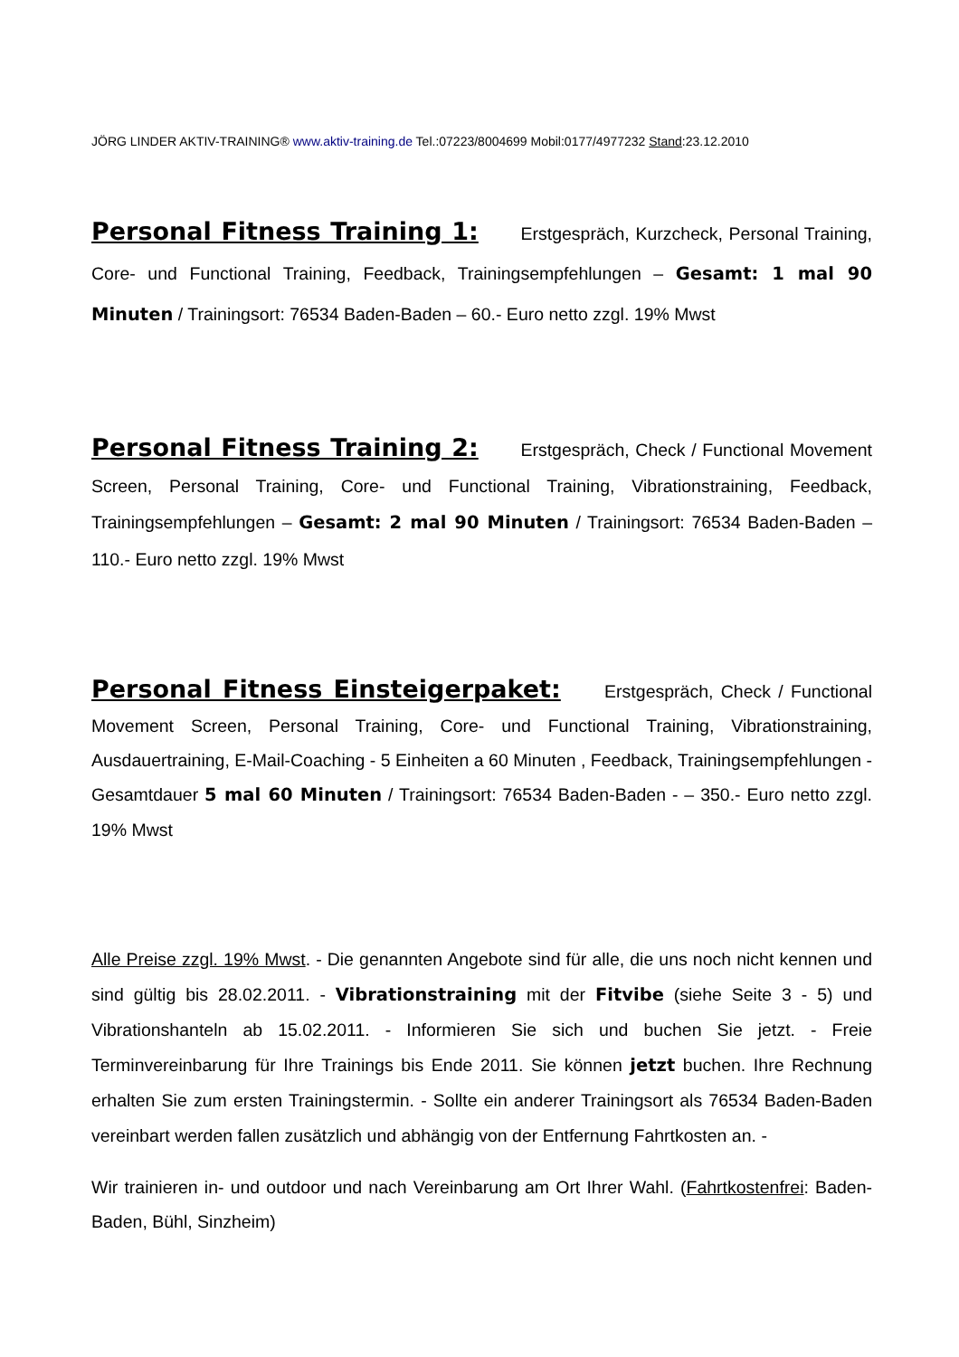JÖRG LINDER AKTIV-TRAINING® www.aktiv-training.de Tel.:07223/8004699 Mobil:0177/4977232 Stand:23.12.2010
Personal Fitness Training 1: Erstgespräch, Kurzcheck, Personal Training, Core- und Functional Training, Feedback, Trainingsempfehlungen – Gesamt: 1 mal 90 Minuten / Trainingsort: 76534 Baden-Baden – 60.- Euro netto zzgl. 19% Mwst
Personal Fitness Training 2: Erstgespräch, Check / Functional Movement Screen, Personal Training, Core- und Functional Training, Vibrationstraining, Feedback, Trainingsempfehlungen – Gesamt: 2 mal 90 Minuten / Trainingsort: 76534 Baden-Baden – 110.- Euro netto zzgl. 19% Mwst
Personal Fitness Einsteigerpaket: Erstgespräch, Check / Functional Movement Screen, Personal Training, Core- und Functional Training, Vibrationstraining, Ausdauertraining, E-Mail-Coaching - 5 Einheiten a 60 Minuten , Feedback, Trainingsempfehlungen - Gesamtdauer 5 mal 60 Minuten / Trainingsort: 76534 Baden-Baden - – 350.- Euro netto zzgl. 19% Mwst
Alle Preise zzgl. 19% Mwst. - Die genannten Angebote sind für alle, die uns noch nicht kennen und sind gültig bis 28.02.2011. - Vibrationstraining mit der Fitvibe (siehe Seite 3 - 5) und Vibrationshanteln ab 15.02.2011. - Informieren Sie sich und buchen Sie jetzt. - Freie Terminvereinbarung für Ihre Trainings bis Ende 2011. Sie können jetzt buchen. Ihre Rechnung erhalten Sie zum ersten Trainingstermin. - Sollte ein anderer Trainingsort als 76534 Baden-Baden vereinbart werden fallen zusätzlich und abhängig von der Entfernung Fahrtkosten an. -
Wir trainieren in- und outdoor und nach Vereinbarung am Ort Ihrer Wahl. (Fahrtkostenfrei: Baden-Baden, Bühl, Sinzheim)